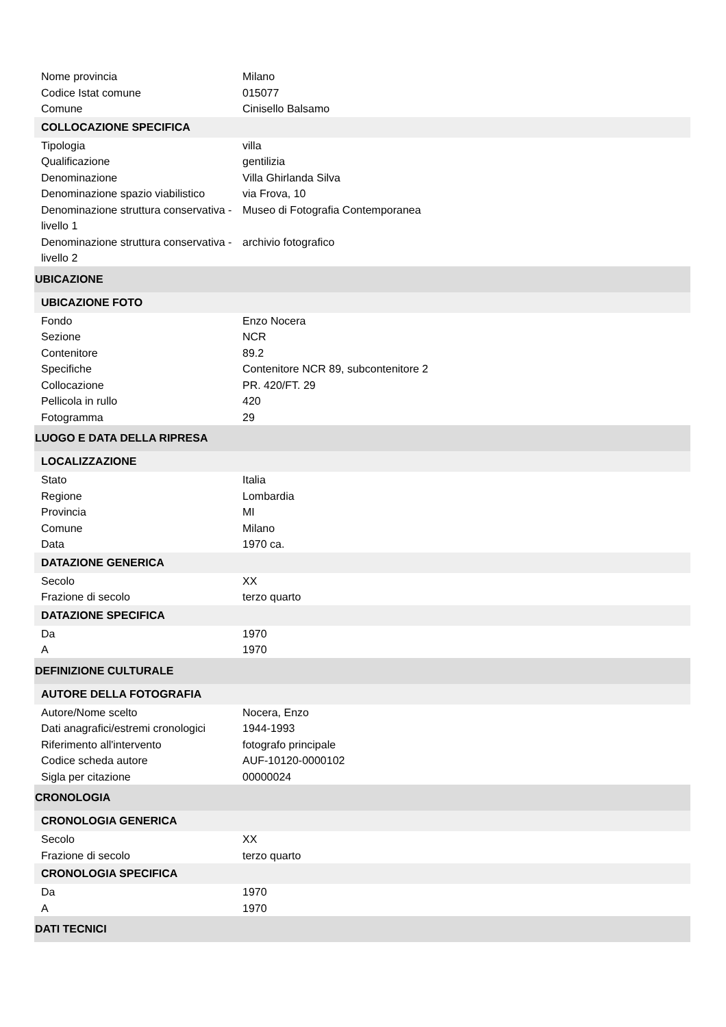| Nome provincia | Milano |
| Codice Istat comune | 015077 |
| Comune | Cinisello Balsamo |
| COLLOCAZIONE SPECIFICA | |
| Tipologia | villa |
| Qualificazione | gentilizia |
| Denominazione | Villa Ghirlanda Silva |
| Denominazione spazio viabilistico | via Frova, 10 |
| Denominazione struttura conservativa - livello 1 | Museo di Fotografia Contemporanea |
| Denominazione struttura conservativa - livello 2 | archivio fotografico |
| UBICAZIONE | |
| UBICAZIONE FOTO | |
| Fondo | Enzo Nocera |
| Sezione | NCR |
| Contenitore | 89.2 |
| Specifiche | Contenitore NCR 89, subcontenitore 2 |
| Collocazione | PR. 420/FT. 29 |
| Pellicola in rullo | 420 |
| Fotogramma | 29 |
| LUOGO E DATA DELLA RIPRESA | |
| LOCALIZZAZIONE | |
| Stato | Italia |
| Regione | Lombardia |
| Provincia | MI |
| Comune | Milano |
| Data | 1970 ca. |
| DATAZIONE GENERICA | |
| Secolo | XX |
| Frazione di secolo | terzo quarto |
| DATAZIONE SPECIFICA | |
| Da | 1970 |
| A | 1970 |
| DEFINIZIONE CULTURALE | |
| AUTORE DELLA FOTOGRAFIA | |
| Autore/Nome scelto | Nocera, Enzo |
| Dati anagrafici/estremi cronologici | 1944-1993 |
| Riferimento all'intervento | fotografo principale |
| Codice scheda autore | AUF-10120-0000102 |
| Sigla per citazione | 00000024 |
| CRONOLOGIA | |
| CRONOLOGIA GENERICA | |
| Secolo | XX |
| Frazione di secolo | terzo quarto |
| CRONOLOGIA SPECIFICA | |
| Da | 1970 |
| A | 1970 |
| DATI TECNICI | |